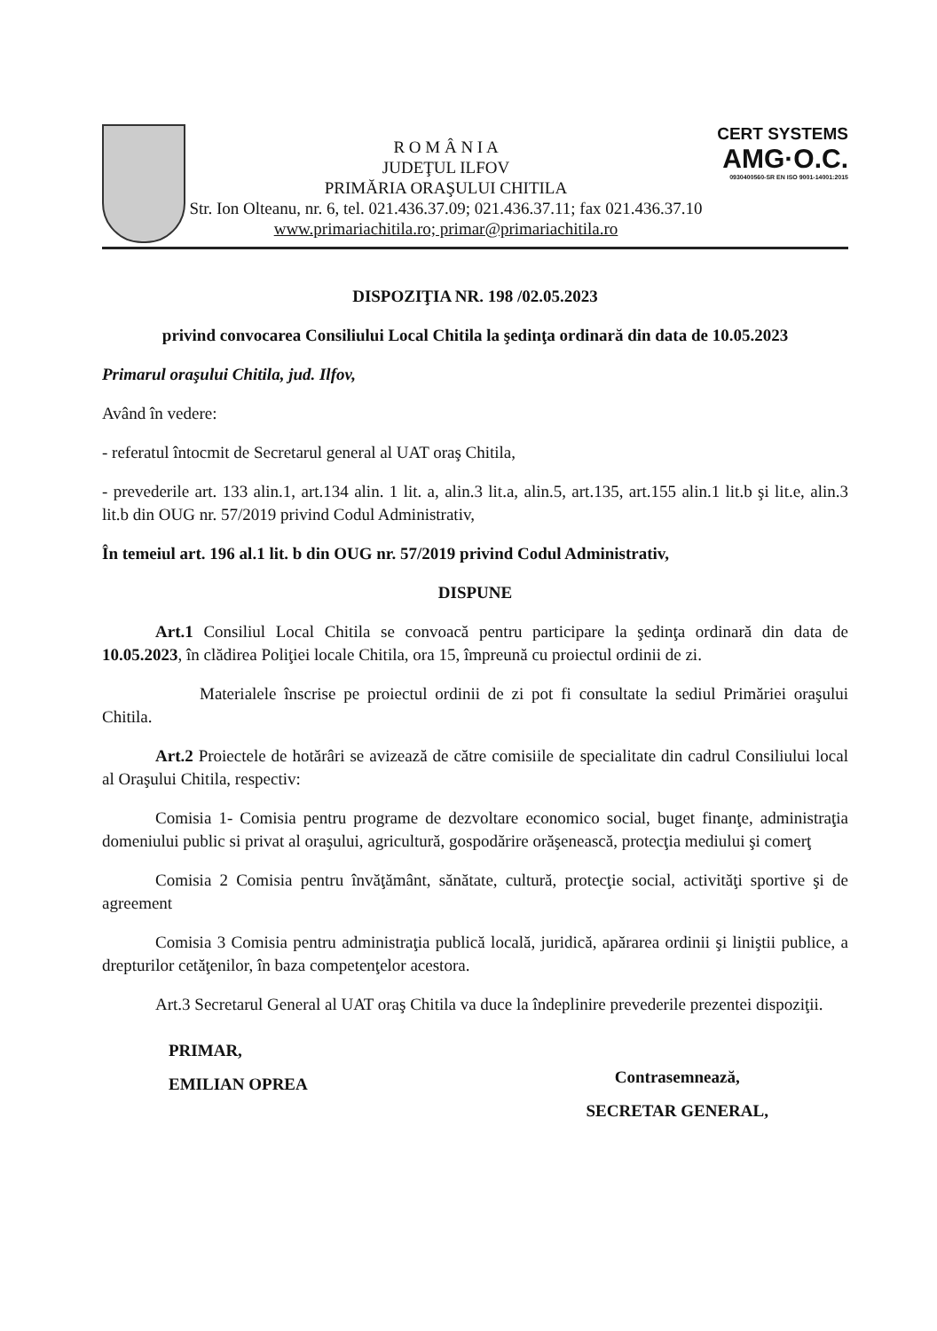R O M Â N I A
JUDEŢUL ILFOV
PRIMĂRIA ORAŞULUI CHITILA
Str. Ion Olteanu, nr. 6, tel. 021.436.37.09; 021.436.37.11; fax 021.436.37.10
www.primariachitila.ro; primar@primariachitila.ro
CERT SYSTEMS
AMG·O.C.
0930400560-SR EN ISO 9001-14001:2015
DISPOZIŢIA NR. 198 /02.05.2023
privind convocarea Consiliului Local Chitila la şedinţa ordinară din data de 10.05.2023
Primarul oraşului Chitila, jud. Ilfov,
Având în vedere:
- referatul întocmit de Secretarul general al UAT oraş Chitila,
- prevederile art. 133 alin.1, art.134 alin. 1 lit. a, alin.3 lit.a, alin.5, art.135, art.155 alin.1 lit.b şi lit.e, alin.3 lit.b din OUG nr. 57/2019 privind Codul Administrativ,
În temeiul art. 196 al.1 lit. b din OUG nr. 57/2019 privind Codul Administrativ,
DISPUNE
Art.1 Consiliul Local Chitila se convoacă pentru participare la şedinţa ordinară din data de 10.05.2023, în clădirea Poliţiei locale Chitila, ora 15, împreună cu proiectul ordinii de zi.
Materialele înscrise pe proiectul ordinii de zi pot fi consultate la sediul Primăriei oraşului Chitila.
Art.2 Proiectele de hotărâri se avizează de către comisiile de specialitate din cadrul Consiliului local al Oraşului Chitila, respectiv:
Comisia 1- Comisia pentru programe de dezvoltare economico social, buget finanţe, administraţia domeniului public si privat al oraşului, agricultură, gospodărire orăşenească, protecţia mediului şi comerţ
Comisia 2 Comisia pentru învăţământ, sănătate, cultură, protecţie social, activităţi sportive şi de agreement
Comisia 3 Comisia pentru administraţia publică locală, juridică, apărarea ordinii şi liniştii publice, a drepturilor cetăţenilor, în baza competenţelor acestora.
Art.3 Secretarul General al UAT oraş Chitila va duce la îndeplinire prevederile prezentei dispoziţii.
PRIMAR,
EMILIAN OPREA
Contrasemnează,
SECRETAR GENERAL,